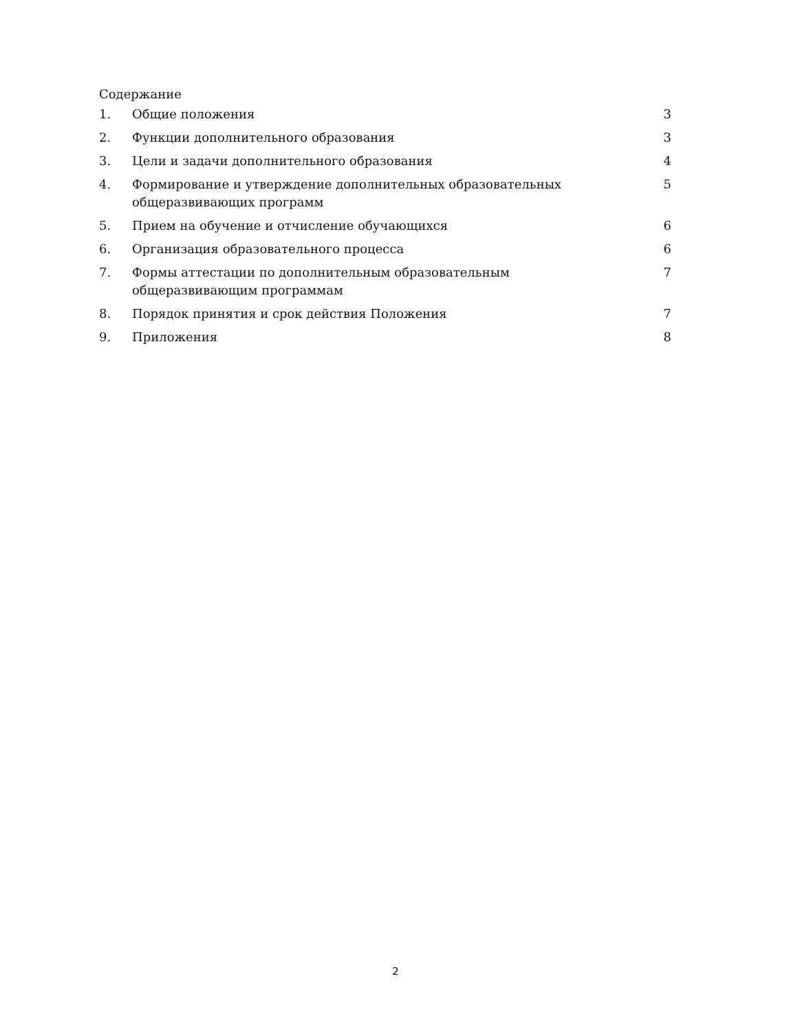Содержание
1. Общие положения 3
2. Функции дополнительного образования 3
3. Цели и задачи дополнительного образования 4
4. Формирование и утверждение дополнительных образовательных общеразвивающих программ 5
5. Прием на обучение и отчисление обучающихся 6
6. Организация образовательного процесса 6
7. Формы аттестации по дополнительным образовательным общеразвивающим программам 7
8. Порядок принятия и срок действия Положения 7
9. Приложения 8
2